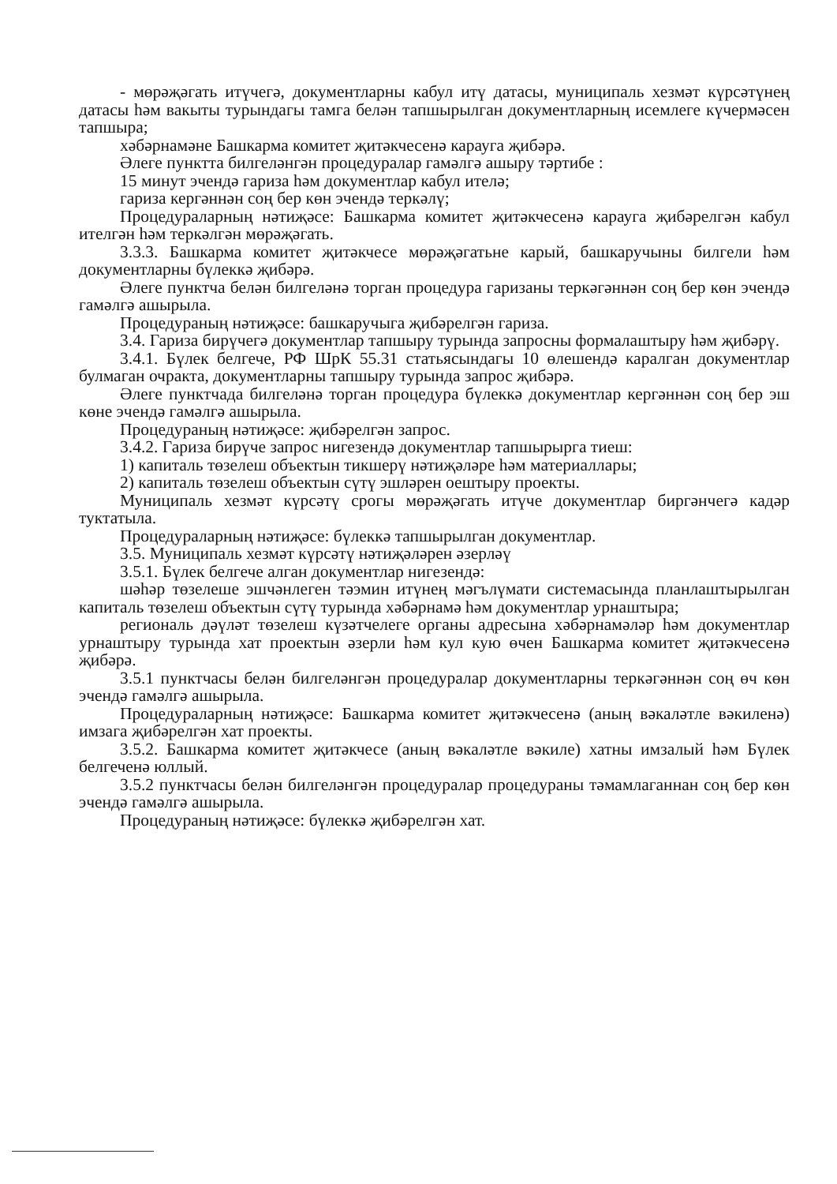- мөрәҗәгать итүчегә, документларны кабул итү датасы, муниципаль хезмәт күрсәтүнең датасы һәм вакыты турындагы тамга белән тапшырылган документларның исемлеге күчермәсен тапшыра;
хәбәрнамәне Башкарма комитет җитәкчесенә карауга җибәрә.
Әлеге пунктта билгеләнгән процедуралар гамәлгә ашыру тәртибе :
15 минут эчендә гариза һәм документлар кабул ителә;
гариза кергәннән соң бер көн эчендә теркәлү;
Процедураларның нәтиҗәсе: Башкарма комитет җитәкчесенә карауга җибәрелгән кабул ителгән һәм теркәлгән мөрәҗәгать.
3.3.3. Башкарма комитет җитәкчесе мөрәҗәгатьне карый, башкаручыны билгели һәм документларны бүлеккә җибәрә.
Әлеге пунктча белән билгеләнә торган процедура гаризаны теркәгәннән соң бер көн эчендә гамәлгә ашырыла.
Процедураның нәтиҗәсе: башкаручыга җибәрелгән гариза.
3.4. Гариза бирүчегә документлар тапшыру турында запросны формалаштыру һәм җибәрү.
3.4.1. Бүлек белгече, РФ ШрК 55.31 статьясындагы 10 өлешендә каралган документлар булмаган очракта, документларны тапшыру турында запрос җибәрә.
Әлеге пунктчада билгеләнә торган процедура бүлеккә документлар кергәннән соң бер эш көне эчендә гамәлгә ашырыла.
Процедураның нәтиҗәсе: җибәрелгән запрос.
3.4.2. Гариза бирүче запрос нигезендә документлар тапшырырга тиеш:
1) капиталь төзелеш объектын тикшерү нәтиҗәләре һәм материаллары;
2) капиталь төзелеш объектын сүтү эшләрен оештыру проекты.
Муниципаль хезмәт күрсәтү срогы мөрәҗәгать итүче документлар биргәнчегә кадәр туктатыла.
Процедураларның нәтиҗәсе: бүлеккә тапшырылган документлар.
3.5. Муниципаль хезмәт күрсәтү нәтиҗәләрен әзерләү
3.5.1. Бүлек белгече алган документлар нигезендә:
шәһәр төзелеше эшчәнлеген тәэмин итүнең мәгълүмати системасында планлаштырылган капиталь төзелеш объектын сүтү турында хәбәрнамә һәм документлар урнаштыра;
региональ дәүләт төзелеш күзәтчелеге органы адресына хәбәрнамәләр һәм документлар урнаштыру турында хат проектын әзерли һәм кул кую өчен Башкарма комитет җитәкчесенә җибәрә.
3.5.1 пунктчасы белән билгеләнгән процедуралар документларны теркәгәннән соң өч көн эчендә гамәлгә ашырыла.
Процедураларның нәтиҗәсе: Башкарма комитет җитәкчесенә (аның вәкаләтле вәкиленә) имзага җибәрелгән хат проекты.
3.5.2. Башкарма комитет җитәкчесе (аның вәкаләтле вәкиле) хатны имзалый һәм Бүлек белгеченә юллый.
3.5.2 пунктчасы белән билгеләнгән процедуралар процедураны тәмамлаганнан соң бер көн эчендә гамәлгә ашырыла.
Процедураның нәтиҗәсе: бүлеккә җибәрелгән хат.